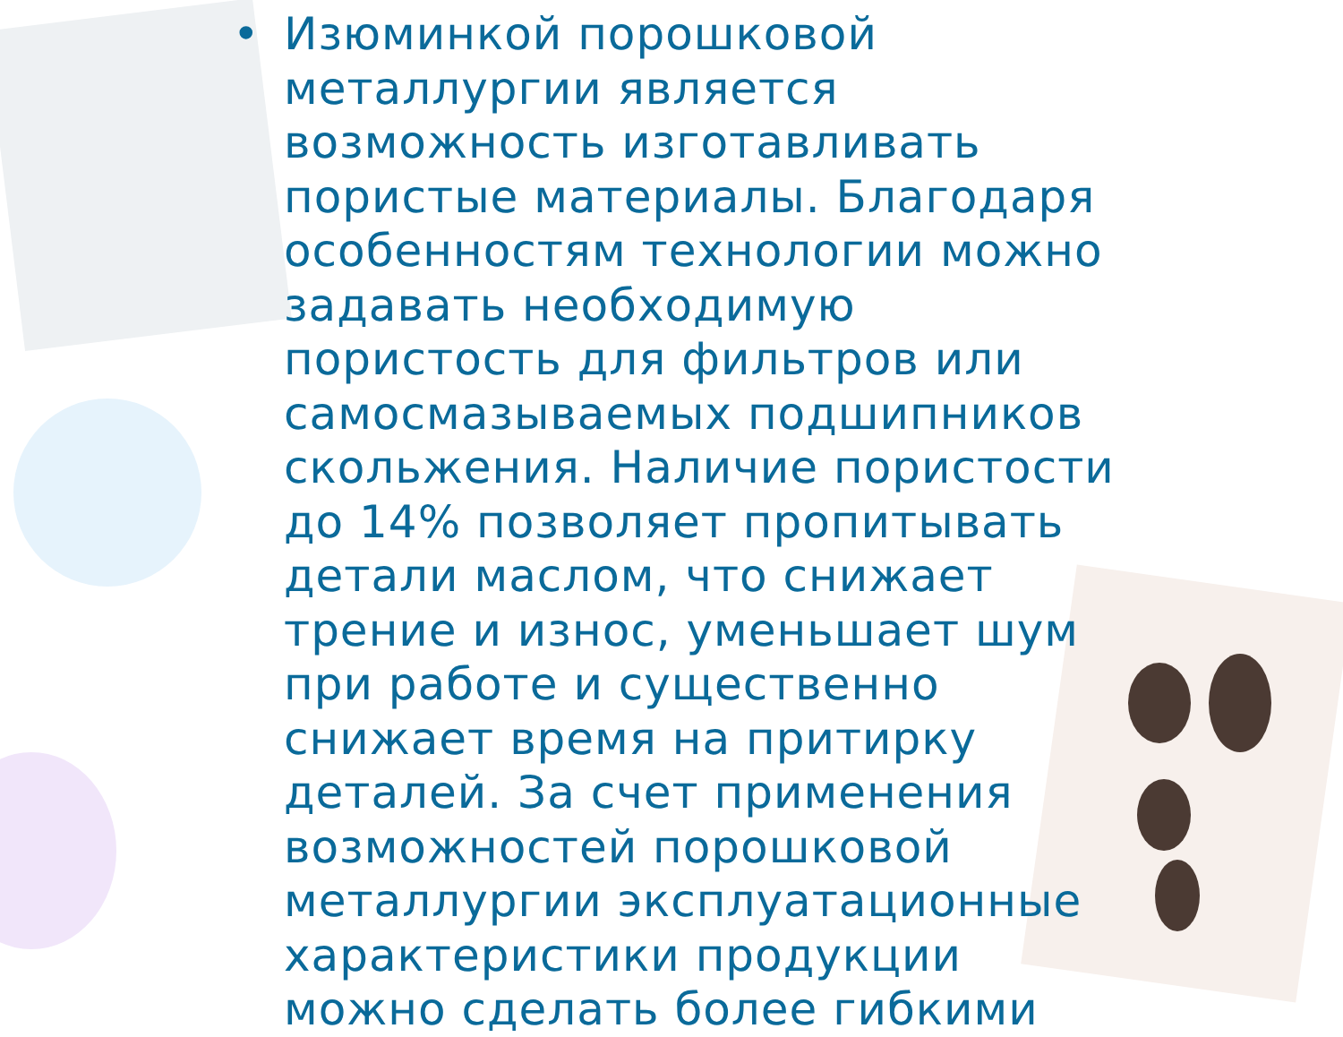•
Изюминкой порошковой металлургии является возможность изготавливать пористые материалы. Благодаря особенностям технологии можно задавать необходимую пористость для фильтров или самосмазываемых подшипников скольжения. Наличие пористости до 14% позволяет пропитывать детали маслом, что снижает трение и износ, уменьшает шум при работе и существенно снижает время на притирку деталей. За счет применения возможностей порошковой металлургии эксплуатационные характеристики продукции можно сделать более гибкими